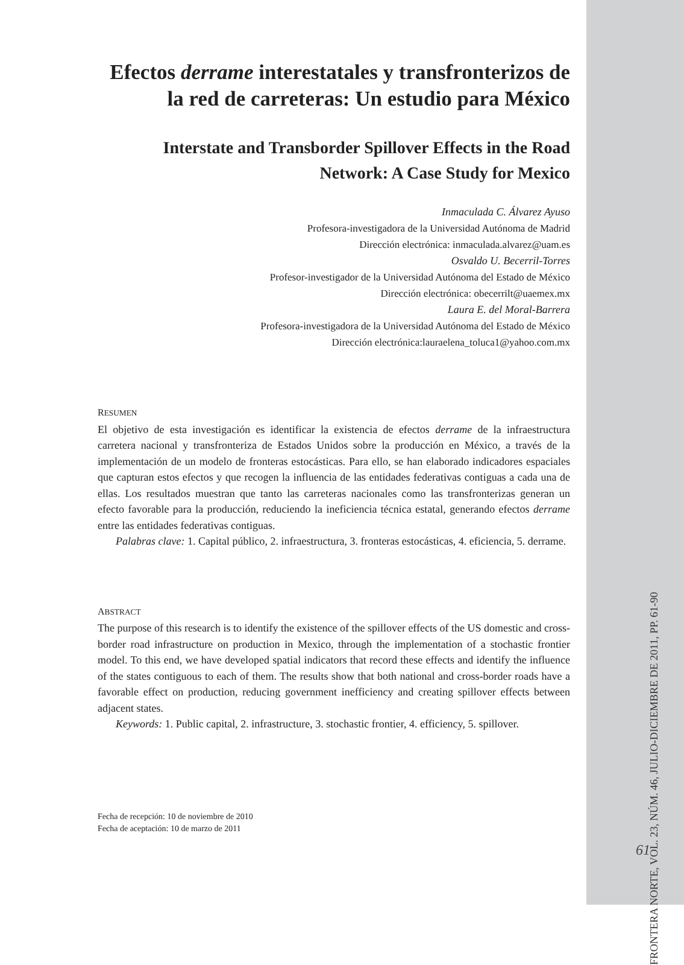Efectos derrame interestatales y transfronterizos de la red de carreteras: Un estudio para México
Interstate and Transborder Spillover Effects in the Road Network: A Case Study for Mexico
Inmaculada C. Álvarez Ayuso
Profesora-investigadora de la Universidad Autónoma de Madrid
Dirección electrónica: inmaculada.alvarez@uam.es
Osvaldo U. Becerril-Torres
Profesor-investigador de la Universidad Autónoma del Estado de México
Dirección electrónica: obecerrilt@uaemex.mx
Laura E. del Moral-Barrera
Profesora-investigadora de la Universidad Autónoma del Estado de México
Dirección electrónica:lauraelena_toluca1@yahoo.com.mx
RESUMEN
El objetivo de esta investigación es identificar la existencia de efectos derrame de la infraestructura carretera nacional y transfronteriza de Estados Unidos sobre la producción en México, a través de la implementación de un modelo de fronteras estocásticas. Para ello, se han elaborado indicadores espaciales que capturan estos efectos y que recogen la influencia de las entidades federativas contiguas a cada una de ellas. Los resultados muestran que tanto las carreteras nacionales como las transfronterizas generan un efecto favorable para la producción, reduciendo la ineficiencia técnica estatal, generando efectos derrame entre las entidades federativas contiguas.
Palabras clave: 1. Capital público, 2. infraestructura, 3. fronteras estocásticas, 4. eficiencia, 5. derrame.
ABSTRACT
The purpose of this research is to identify the existence of the spillover effects of the US domestic and cross-border road infrastructure on production in Mexico, through the implementation of a stochastic frontier model. To this end, we have developed spatial indicators that record these effects and identify the influence of the states contiguous to each of them. The results show that both national and cross-border roads have a favorable effect on production, reducing government inefficiency and creating spillover effects between adjacent states.
Keywords: 1. Public capital, 2. infrastructure, 3. stochastic frontier, 4. efficiency, 5. spillover.
Fecha de recepción: 10 de noviembre de 2010
Fecha de aceptación: 10 de marzo de 2011
FRONTERA NORTE, VOL. 23, NÚM. 46, JULIO-DICIEMBRE DE 2011, PP. 61-90
61